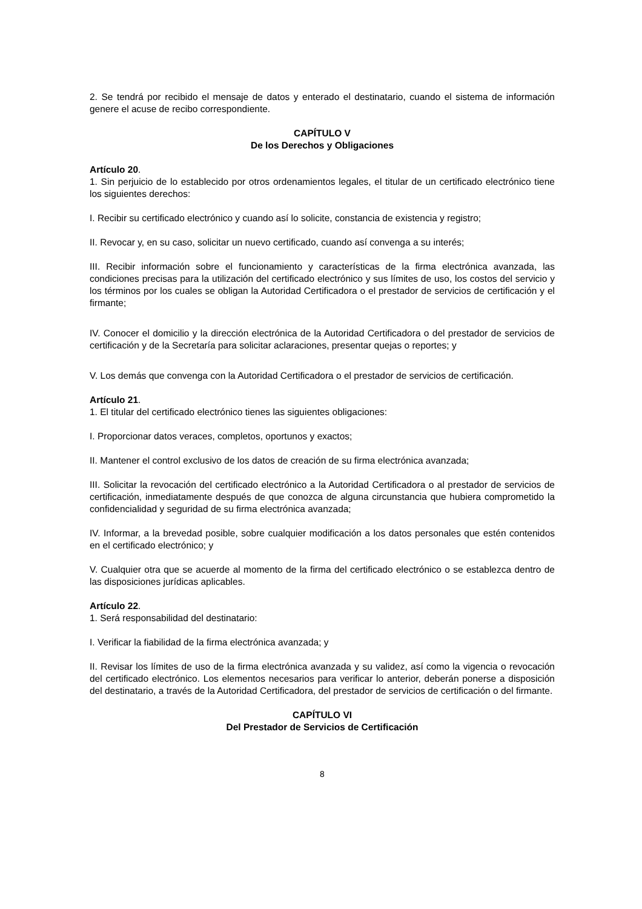2. Se tendrá por recibido el mensaje de datos y enterado el destinatario, cuando el sistema de información genere el acuse de recibo correspondiente.
CAPÍTULO V
De los Derechos y Obligaciones
Artículo 20.
1. Sin perjuicio de lo establecido por otros ordenamientos legales, el titular de un certificado electrónico tiene los siguientes derechos:
I. Recibir su certificado electrónico y cuando así lo solicite, constancia de existencia y registro;
II. Revocar y, en su caso, solicitar un nuevo certificado, cuando así convenga a su interés;
III. Recibir información sobre el funcionamiento y características de la firma electrónica avanzada, las condiciones precisas para la utilización del certificado electrónico y sus límites de uso, los costos del servicio y los términos por los cuales se obligan la Autoridad Certificadora o el prestador de servicios de certificación y el firmante;
IV. Conocer el domicilio y la dirección electrónica de la Autoridad Certificadora o del prestador de servicios de certificación y de la Secretaría para solicitar aclaraciones, presentar quejas o reportes; y
V. Los demás que convenga con la Autoridad Certificadora o el prestador de servicios de certificación.
Artículo 21.
1. El titular del certificado electrónico tienes las siguientes obligaciones:
I. Proporcionar datos veraces, completos, oportunos y exactos;
II. Mantener el control exclusivo de los datos de creación de su firma electrónica avanzada;
III. Solicitar la revocación del certificado electrónico a la Autoridad Certificadora o al prestador de servicios de certificación, inmediatamente después de que conozca de alguna circunstancia que hubiera comprometido la confidencialidad y seguridad de su firma electrónica avanzada;
IV. Informar, a la brevedad posible, sobre cualquier modificación a los datos personales que estén contenidos en el certificado electrónico; y
V. Cualquier otra que se acuerde al momento de la firma del certificado electrónico o se establezca dentro de las disposiciones jurídicas aplicables.
Artículo 22.
1. Será responsabilidad del destinatario:
I. Verificar la fiabilidad de la firma electrónica avanzada; y
II. Revisar los límites de uso de la firma electrónica avanzada y su validez, así como la vigencia o revocación del certificado electrónico. Los elementos necesarios para verificar lo anterior, deberán ponerse a disposición del destinatario, a través de la Autoridad Certificadora, del prestador de servicios de certificación o del firmante.
CAPÍTULO VI
Del Prestador de Servicios de Certificación
8